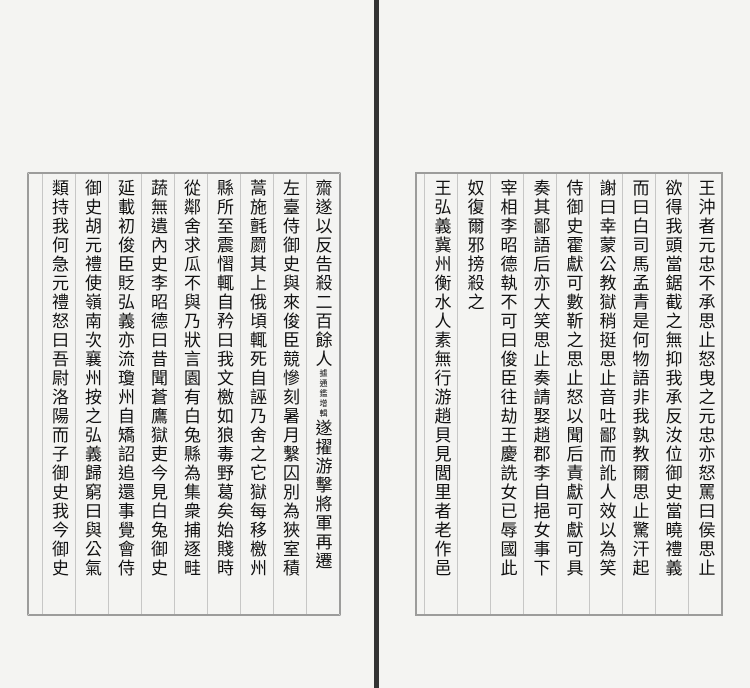王沖者元忠不承思止怒曳之元忠亦怒罵曰侯思止
欲得我頭當鋸截之無抑我承反汝位御史當曉禮義
而曰白司馬孟青是何物語非我孰教爾思止驚汗起
謝曰幸蒙公教獄稍挺思止音吐鄙而訛人效以為笑
侍御史霍獻可數靳之思止怒以聞后責獻可獻可具
奏其鄙語后亦大笑思止奏請娶趙郡李自挹女事下
宰相李昭德執不可曰俊臣往劫王慶詵女已辱國此
奴復爾邪搒殺之
王弘義冀州衡水人素無行游趙貝見閭里者老作邑
齋遂以反告殺二百餘人據通鑑增輯遂擢游擊將軍再遷
左臺侍御史與來俊臣競慘刻暑月繫囚別為狹室積
蒿施氈罽其上俄頃輒死自誣乃舍之它獄每移檄州
縣所至震慴輒自矜曰我文檄如狼毒野葛矣始賤時
從鄰舍求瓜不與乃狀言園有白兔縣為集衆捕逐畦
蔬無遺內史李昭德曰昔聞蒼鷹獄吏今見白兔御史
延載初俊臣貶弘義亦流瓊州自矯詔追還事覺會侍
御史胡元禮使嶺南次襄州按之弘義歸窮曰與公氣
類持我何急元禮怒曰吾尉洛陽而子御史我今御史